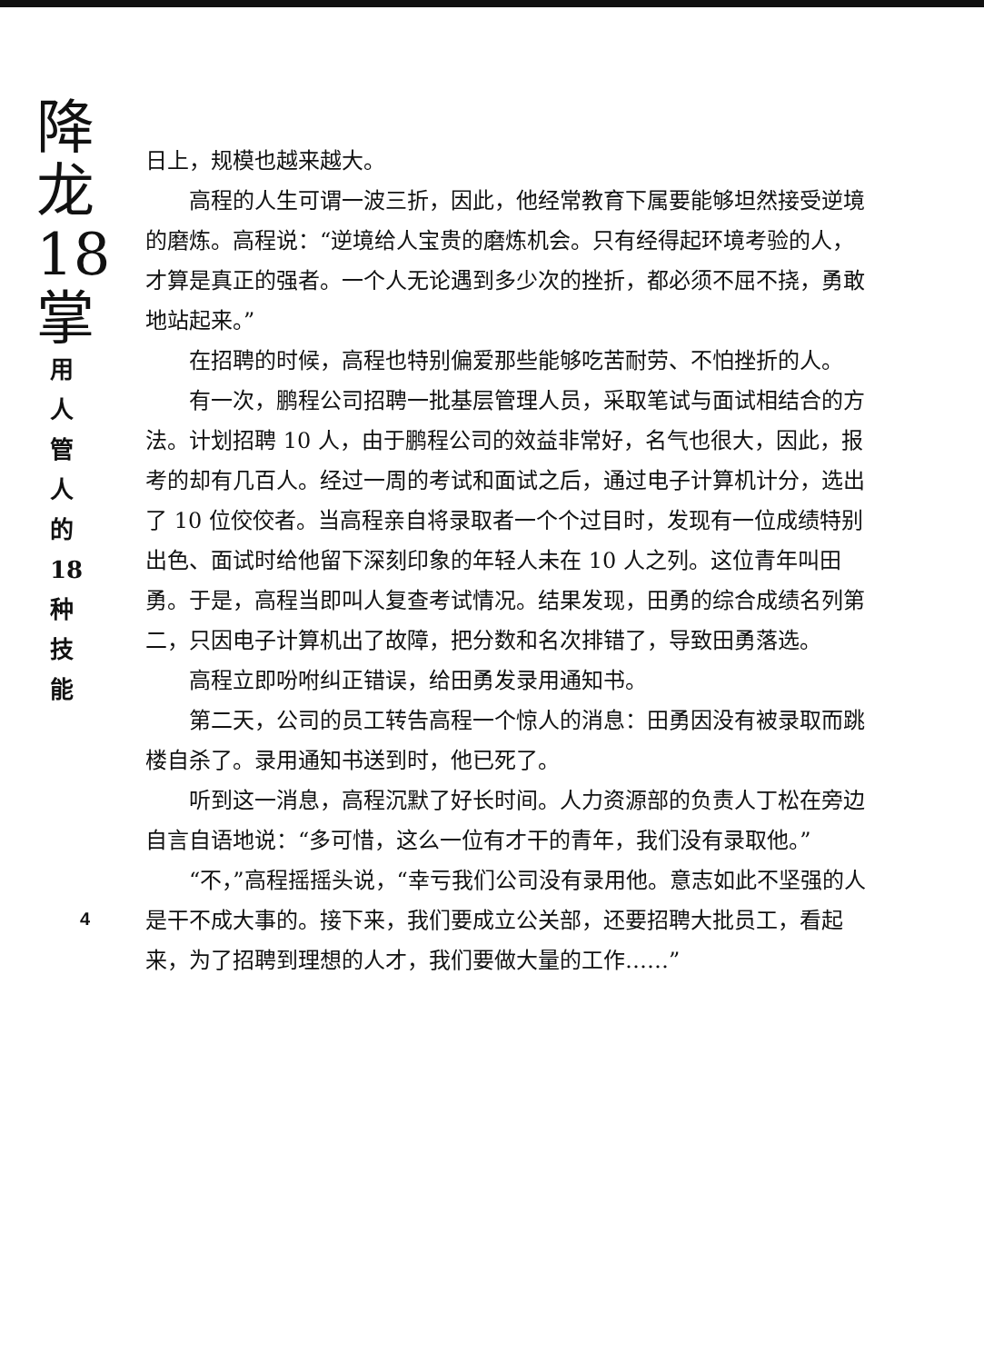降
龙18
掌
用人管人的18种技能
4
日上，规模也越来越大。
高程的人生可谓一波三折，因此，他经常教育下属要能够坦然接受逆境的磨炼。高程说：“逆境给人宝贵的磨炼机会。只有经得起环境考验的人，才算是真正的强者。一个人无论遇到多少次的挫折，都必须不屈不挠，勇敢地站起来。”
在招聘的时候，高程也特别偏爱那些能够吃苦耐劳、不怕挫折的人。
有一次，鹏程公司招聘一批基层管理人员，采取笔试与面试相结合的方法。计划招聘 10 人，由于鹏程公司的效益非常好，名气也很大，因此，报考的却有几百人。经过一周的考试和面试之后，通过电子计算机计分，选出了 10 位佼佼者。当高程亲自将录取者一个个过目时，发现有一位成绩特别出色、面试时给他留下深刻印象的年轻人未在 10 人之列。这位青年叫田勇。于是，高程当即叫人复查考试情况。结果发现，田勇的综合成绩名列第二，只因电子计算机出了故障，把分数和名次排错了，导致田勇落选。
高程立即吩咐纠正错误，给田勇发录用通知书。
第二天，公司的员工转告高程一个惊人的消息：田勇因没有被录取而跳楼自杀了。录用通知书送到时，他已死了。
听到这一消息，高程沉默了好长时间。人力资源部的负责人丁松在旁边自言自语地说：“多可惜，这么一位有才干的青年，我们没有录取他。”
“不，”高程摇摇头说，“幸亏我们公司没有录用他。意志如此不坚强的人是干不成大事的。接下来，我们要成立公关部，还要招聘大批员工，看起来，为了招聘到理想的人才，我们要做大量的工作……”